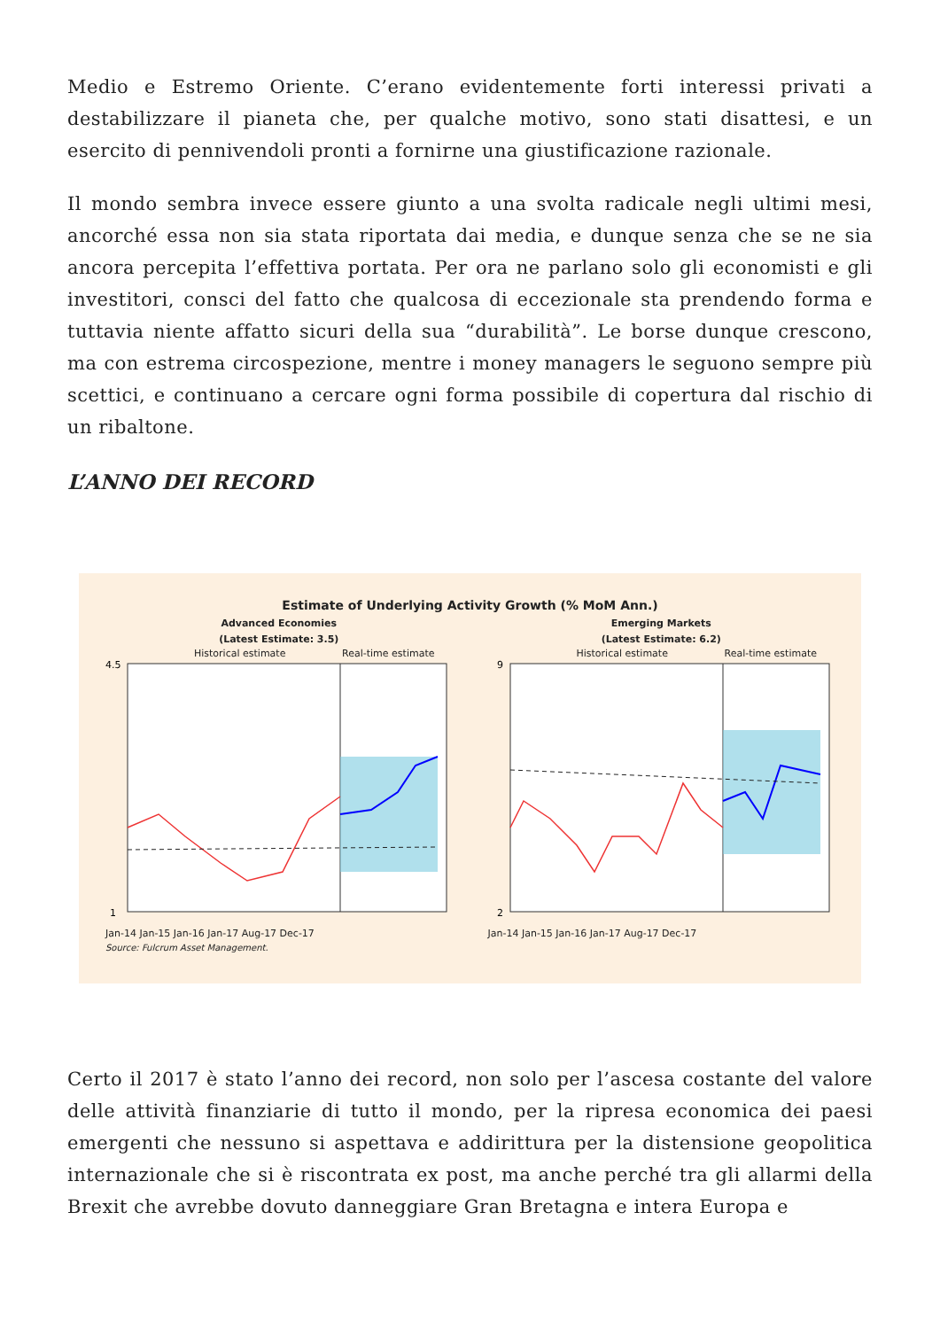Medio e Estremo Oriente. C’erano evidentemente forti interessi privati a destabilizzare il pianeta che, per qualche motivo, sono stati disattesi, e un esercito di pennivendoli pronti a fornirne una giustificazione razionale.
Il mondo sembra invece essere giunto a una svolta radicale negli ultimi mesi, ancorché essa non sia stata riportata dai media, e dunque senza che se ne sia ancora percepita l’effettiva portata. Per ora ne parlano solo gli economisti e gli investitori, consci del fatto che qualcosa di eccezionale sta prendendo forma e tuttavia niente affatto sicuri della sua “durabilità”. Le borse dunque crescono, ma con estrema circospezione, mentre i money managers le seguono sempre più scettici, e continuano a cercare ogni forma possibile di copertura dal rischio di un ribaltone.
L’ANNO DEI RECORD
Estimate of Underlying Activity Growth (% MoM Ann.)
Advanced Economies
(Latest Estimate: 3.5)
Historical estimate Real-time estimate
4.5
1
Jan-14 Jan-15 Jan-16 Jan-17 Aug-17 Dec-17
Source: Fulcrum Asset Management.
Emerging Markets
(Latest Estimate: 6.2)
Historical estimate Real-time estimate
9
2
Jan-14 Jan-15 Jan-16 Jan-17 Aug-17 Dec-17
Certo il 2017 è stato l’anno dei record, non solo per l’ascesa costante del valore delle attività finanziarie di tutto il mondo, per la ripresa economica dei paesi emergenti che nessuno si aspettava e addirittura per la distensione geopolitica internazionale che si è riscontrata ex post, ma anche perché tra gli allarmi della Brexit che avrebbe dovuto danneggiare Gran Bretagna e intera Europa e